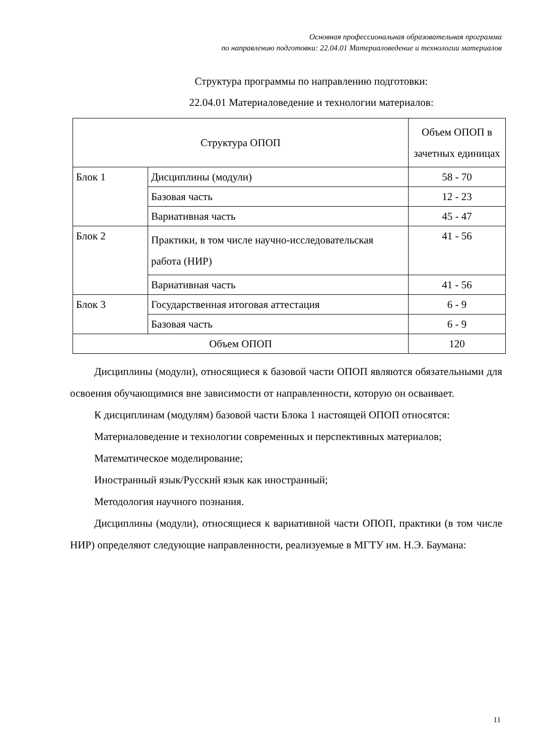Основная профессиональная образовательная программа
по направлению подготовки: 22.04.01 Материаловедение и технологии материалов
Структура программы по направлению подготовки:
22.04.01 Материаловедение и технологии материалов:
| Структура ОПОП | | Объем ОПОП в зачетных единицах |
| Блок 1 | Дисциплины (модули) | 58 - 70 |
| | Базовая часть | 12 - 23 |
| | Вариативная часть | 45 - 47 |
| Блок 2 | Практики, в том числе научно-исследовательская работа (НИР) | 41 - 56 |
| | Вариативная часть | 41 - 56 |
| Блок 3 | Государственная итоговая аттестация | 6 - 9 |
| | Базовая часть | 6 - 9 |
| Объем ОПОП | | 120 |
Дисциплины (модули), относящиеся к базовой части ОПОП являются обязательными для освоения обучающимися вне зависимости от направленности, которую он осваивает.
К дисциплинам (модулям) базовой части Блока 1 настоящей ОПОП относятся:
Материаловедение и технологии современных и перспективных материалов;
Математическое моделирование;
Иностранный язык/Русский язык как иностранный;
Методология научного познания.
Дисциплины (модули), относящиеся к вариативной части ОПОП, практики (в том числе НИР) определяют следующие направленности, реализуемые в МГТУ им. Н.Э. Баумана:
11